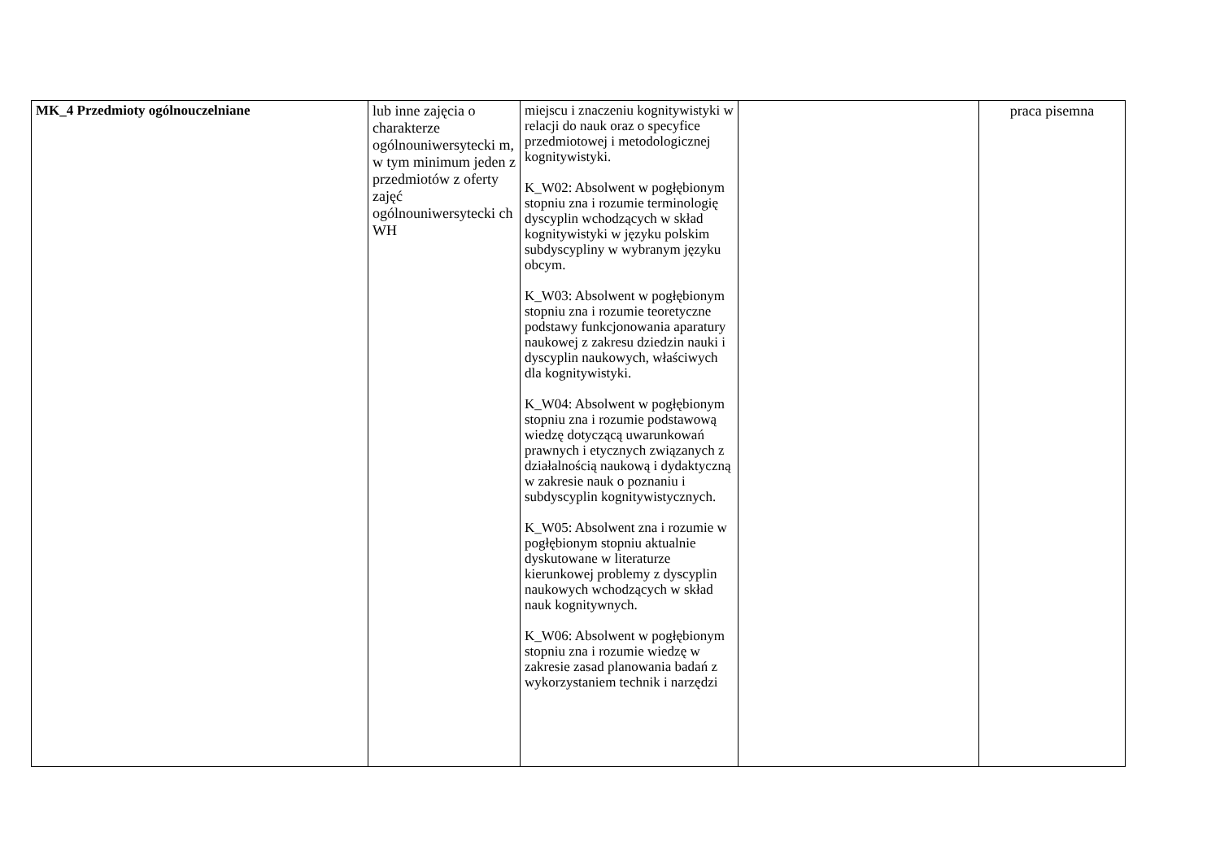| MK_4 Przedmioty ogólnouczelniane | lub inne zajęcia o charakterze ogólnouniwersytecki m, w tym minimum jeden z przedmiotów z oferty zajęć ogólnouniwersytecki ch WH | miejscu i znaczeniu kognitywistyki w relacji do nauk oraz o specyfice przedmiotowej i metodologicznej kognitywistyki. K_W02: Absolwent w pogłębionym stopniu zna i rozumie terminologię dyscyplin wchodzących w skład kognitywistyki w języku polskim subdyscypliny w wybranym języku obcym. K_W03: Absolwent w pogłębionym stopniu zna i rozumie teoretyczne podstawy funkcjonowania aparatury naukowej z zakresu dziedzin nauki i dyscyplin naukowych, właściwych dla kognitywistyki. K_W04: Absolwent w pogłębionym stopniu zna i rozumie podstawową wiedzę dotyczącą uwarunkowań prawnych i etycznych związanych z działalnością naukową i dydaktyczną w zakresie nauk o poznaniu i subdyscyplin kognitywistycznych. K_W05: Absolwent zna i rozumie w pogłębionym stopniu aktualnie dyskutowane w literaturze kierunkowej problemy z dyscyplin naukowych wchodzących w skład nauk kognitywnych. K_W06: Absolwent w pogłębionym stopniu zna i rozumie wiedzę w zakresie zasad planowania badań z wykorzystaniem technik i narzędzi | | praca pisemna |